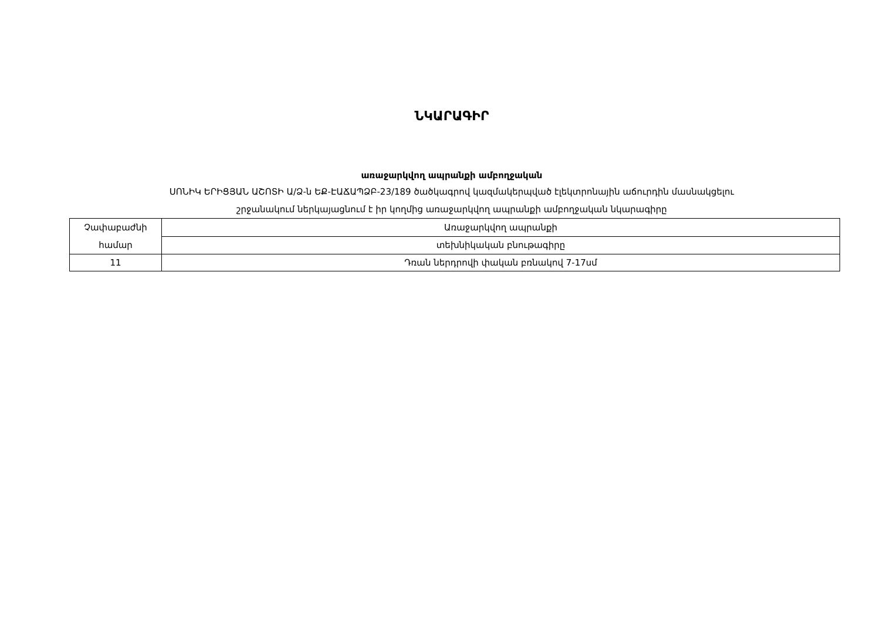ՆԿԱՐԱԳԻՐ
առաջարկվող ապրանքի ամբողջական
ՍՈՆԻԿ ԵՐԻՑՅԱՆ ԱՇՈՏԻ Ա/Ձ-ն ԵՔ-ԷԱՃԱՊՁԲ-23/189 ծածկագրով կազմակերպված էլեկտրոնային աճուրդին մասնակցելու
շրջանակում ներկայացնում է իր կողմից առաջարկվող ապրանքի ամբողջական նկարագիրը
| Չափաբաժնի համար | Առաջարկվող ապրանքի |
| | տեխնիկական բնութագիրը |
| 11 | Դռան ներդրովի փական բռնակով 7-17սմ |